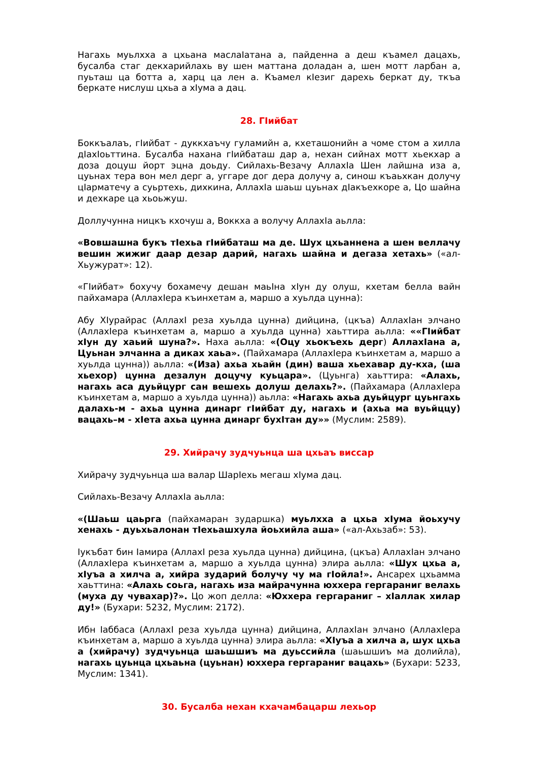Нагахь муьлхха а цхьана маслаIатана а, пайденна а деш къамел дацахь, бусалба стаг декхарийлахь ву шен маттана доладан а, шен мотт ларбан а, пуьташ ца ботта а, харц ца лен а. Къамел кIезиг дарехь беркат ду, ткъа беркате нислуш цхьа а хIума а дац.
28. ГIийбат
Боккъалаъ, гIийбат - дуккхаъчу гуламийн а, кхеташонийн а чоме стом а хилла дIаxIоьттина. Бусалба нахана гIийбаташ дар а, нехан сийнах мотт хьекхар а доза доцуш йорт эцна доьду. Сийлахь-Везачу АллахIа Шен лайшна иза а, цуьнах тера вон мел дерг а, уггаре дог дера долучу а, синош къаьхкан долучу цIарматечу а суьртехь, дихкина, АллахIа шаьш цуьнах дIакъехкоре а, Цо шайна и дехкаре ца хьоьжуш.
Доллучунна ницкъ кхочуш а, Воккха а волучу АллахIа аьлла:
«Вовшашна букъ тIехьа гIийбаташ ма де. Шух цхьаннена а шен веллачу вешин жижиг даар дезар дарий, нагахь шайна и дегаза хетахь» («ал-Хьужурат»: 12).
«ГIийбат» бохучу бохамечу дешан маьIна хIун ду олуш, кхетам белла вайн пайхамара (АллахIера къинхетам а, маршо а хуьлда цунна):
Абу ХIурайрас (АллахI реза хуьлда цунна) дийцина, (цкъа) АллахIан элчано (АллахIера къинхетам а, маршо а хуьлда цунна) хаьттира аьлла: ««ГIийбат хIун ду хаьий шуна?». Наха аьлла: «(Оцу хьокъехь дерг) АллахIана а, Цуьнан элчанна а диках хаьа». (Пайхамара (АллахIера къинхетам а, маршо а хуьлда цунна)) аьлла: «(Иза) ахьа хьайн (дин) ваша хьехавар ду-кха, (ша хьехор) цунна дезалун доцучу куьцара». (Цуьнга) хаьттира: «Алахь, нагахь аса дуьйцург сан вешехь долуш делахь?». (Пайхамара (АллахIера къинхетам а, маршо а хуьлда цунна)) аьлла: «Нагахь ахьа дуьйцург цуьнгахь далахь-м - ахьа цунна динарг гIийбат ду, нагахь и (ахьа ма вуьйццу) вацахь–м - хIета ахьа цунна динарг бухIтан ду»» (Муслим: 2589).
29. Хийрачу зудчуьнца ша цхьаъ виссар
Хийрачу зудчуьнца ша валар ШарIехь мегаш хIума дац.
Сийлахь-Везачу АллахIа аьлла:
«(Шаьш цаьрга (пайхамаран зударшка) муьлхха а цхьа хIума йоьхучу хенахь - дуьхьалонан тIехьашхула йоьхийла аша» («ал-Ахьзаб»: 53).
Iукъбат бин Iамира (АллахI реза хуьлда цунна) дийцина, (цкъа) АллахIан элчано (АллахIера къинхетам а, маршо а хуьлда цунна) элира аьлла: «Шух цхьа а, хIуъа а хилча а, хийра зударий болучу чу ма гIойла!». Ансарех цхьамма хаьттина: «Алахь соьга, нагахь иза майрачунна юххера гергараниг велахь (муха ду чувахар)?». Цо жоп делла: «Юххера гергараниг – хIаллак хилар ду!» (Бухари: 5232, Муслим: 2172).
Ибн Iаббаса (АллахI реза хуьлда цунна) дийцина, АллахIан элчано (АллахIера къинхетам а, маршо а хуьлда цунна) элира аьлла: «ХIуъа а хилча а, шух цхьа а (хийрачу) зудчуьнца шаьшшиъ ма дуьссийла (шаьшшиъ ма долийла), нагахь цуьнца цхьаьна (цуьнан) юххера гергараниг вацахь» (Бухари: 5233, Муслим: 1341).
30. Бусалба нехан кхачамбацарш лехьор